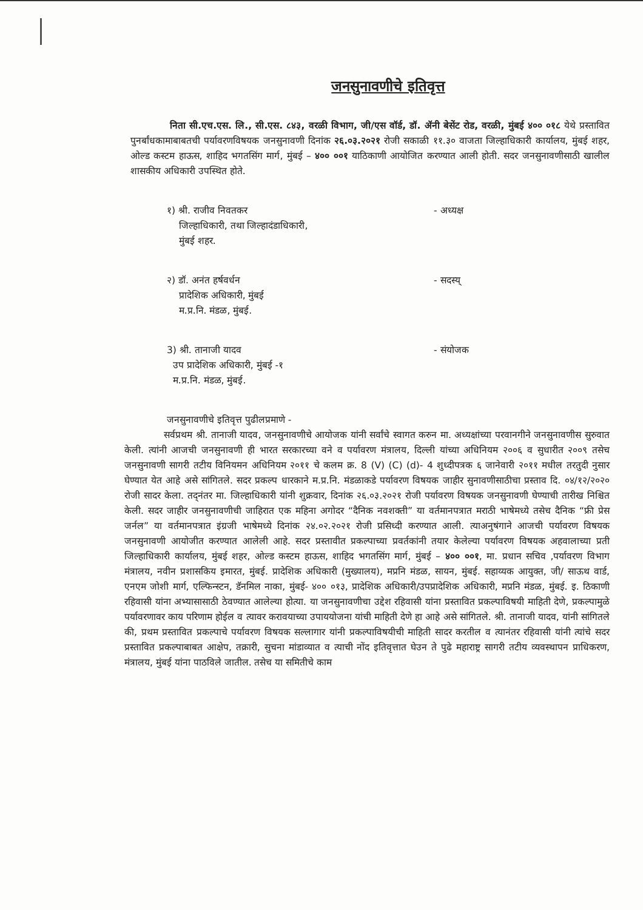जनसुनावणीचे इतिवृत्त
निता सी.एच.एस. लि., सी.एस. ८४३, वरळी विभाग, जी/एस वॉर्ड, डॉ. ॲनी बेसेंट रोड, वरळी, मुंबई ४०० ०१८ येथे प्रस्तावित पुनर्बांधकामाबाबतची पर्यावरणविषयक जनसुनावणी दिनांक २६.०३.२०२१ रोजी सकाळी ११.३० वाजता जिल्हाधिकारी कार्यालय, मुंबई शहर, ओल्ड कस्टम हाऊस, शाहिद भगतसिंग मार्ग, मुंबई – ४०० ००१ याठिकाणी आयोजित करण्यात आली होती. सदर जनसुनावणीसाठी खालील शासकीय अधिकारी उपस्थित होते.
१) श्री. राजीव निवतकर
जिल्हाधिकारी, तथा जिल्हादंडाधिकारी,
मुंबई शहर.
- अध्यक्ष
२) डॉ. अनंत हर्षवर्धन
प्रादेशिक अधिकारी, मुंबई
म.प्र.नि. मंडळ, मुंबई.
- सदस्य्
3) श्री. तानाजी यादव
उप प्रादेशिक अधिकारी, मुंबई -१
म.प्र.नि. मंडळ, मुंबई.
- संयोजक
जनसुनावणीचे इतिवृत्त पुढीलप्रमाणे -
सर्वप्रथम श्री. तानाजी यादव, जनसुनावणीचे आयोजक यांनी सर्वांचे स्वागत करुन मा. अध्यक्षांच्या परवानगीने जनसुनावणीस सुरुवात केली. त्यांनी आजची जनसुनावणी ही भारत सरकारच्या वने व पर्यावरण मंत्रालय, दिल्ली यांच्या अधिनियम २००६ व सुधारीत २००९ तसेच जनसुनावणी सागरी तटीय विनियमन अधिनियम २०११ चे कलम क्र. 8 (V) (C) (d)- 4 शुध्दीपत्रक ६ जानेवारी २०११ मधील तरतुदी नुसार घेण्यात येत आहे असे सांगितले. सदर प्रकल्प धारकाने म.प्र.नि. मंडळाकडे पर्यावरण विषयक जाहीर सुनावणीसाठीचा प्रस्ताव दि. ०४/१२/२०२० रोजी सादर केला. तद्नंतर मा. जिल्हाधिकारी यांनी शुक्रवार, दिनांक २६.०३.२०२१ रोजी पर्यावरण विषयक जनसुनावणी घेण्याची तारीख निश्चित केली. सदर जाहीर जनसुनावणीची जाहिरात एक महिना अगोदर “दैनिक नवशक्ती” या वर्तमानपत्रात मराठी भाषेमध्ये तसेच दैनिक “फ्री प्रेस जर्नल” या वर्तमानपत्रात इंग्रजी भाषेमध्ये दिनांक २४.०२.२०२१ रोजी प्रसिध्दी करण्यात आली. त्याअनुषंगाने आजची पर्यावरण विषयक जनसुनावणी आयोजीत करण्यात आलेली आहे. सदर प्रस्तावीत प्रकल्पाच्या प्रवर्तकांनी तयार केलेल्या पर्यावरण विषयक अहवालाच्या प्रती जिल्हाधिकारी कार्यालय, मुंबई शहर, ओल्ड कस्टम हाऊस, शाहिद भगतसिंग मार्ग, मुंबई – ४०० ००१, मा. प्रधान सचिव ,पर्यावरण विभाग मंत्रालय, नवीन प्रशासकिय इमारत, मुंबई. प्रादेशिक अधिकारी (मुख्यालय), मप्रनि मंडळ, सायन, मुंबई. सहाय्यक आयुक्त, जी/ साऊथ वार्ड, एनएम जोशी मार्ग, एल्फिन्स्टन, डॅनमिल नाका, मुंबई- ४०० ०१३, प्रादेशिक अधिकारी/उपप्रादेशिक अधिकारी, मप्रनि मंडळ, मुंबई. इ. ठिकाणी रहिवासी यांना अभ्यासासाठी ठेवण्यात आलेल्या होत्या. या जनसुनावणीचा उद्देश रहिवासी यांना प्रस्तावित प्रकल्पाविषयी माहिती देणे, प्रकल्पामुळे पर्यावरणावर काय परिणाम होईल व त्यावर करावयाच्या उपाययोजना यांची माहिती देणे हा आहे असे सांगितले. श्री. तानाजी यादव, यांनी सांगितले की, प्रथम प्रस्तावित प्रकल्पाचे पर्यावरण विषयक सल्लागार यांनी प्रकल्पाविषयीची माहिती सादर करतील व त्यानंतर रहिवासी यांनी त्यांचे सदर प्रस्तावित प्रकल्पाबाबत आक्षेप, तक्रारी, सुचना मांडाव्यात व त्याची नोंद इतिवृत्तात घेउन ते पुढे महाराष्ट्र सागरी तटीय व्यवस्थापन प्राधिकरण, मंत्रालय, मुंबई यांना पाठविले जातील. तसेच या समितीचे काम